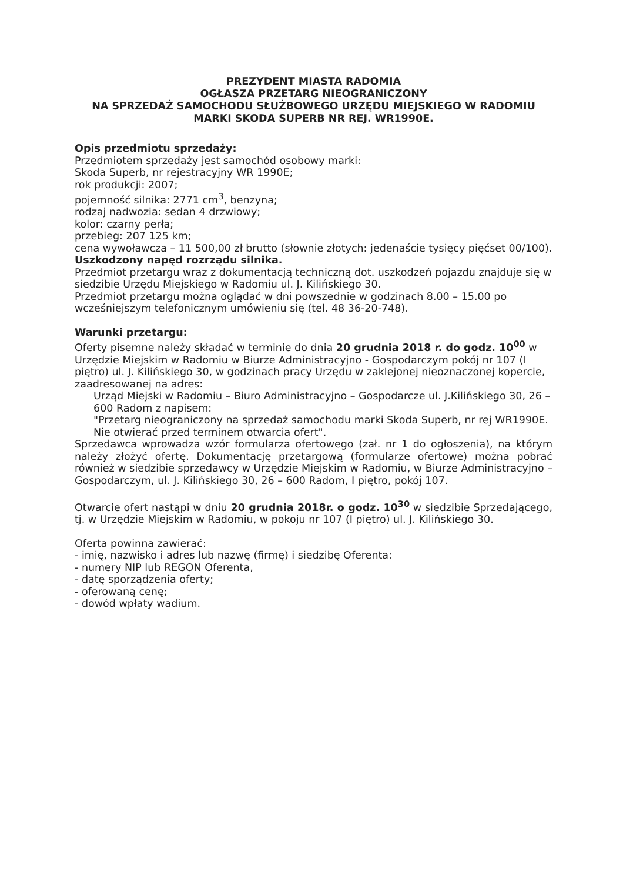PREZYDENT MIASTA RADOMIA
OGŁASZA PRZETARG NIEOGRANICZONY
NA SPRZEDAŻ SAMOCHODU SŁUŻBOWEGO URZĘDU MIEJSKIEGO W RADOMIU
MARKI SKODA SUPERB NR REJ. WR1990E.
Opis przedmiotu sprzedaży:
Przedmiotem sprzedaży jest samochód osobowy marki:
Skoda Superb, nr rejestracyjny WR 1990E;
rok produkcji: 2007;
pojemność silnika: 2771 cm<sup>3</sup>, benzyna;
rodzaj nadwozia: sedan 4 drzwiowy;
kolor: czarny perła;
przebieg: 207 125 km;
cena wywoławcza – 11 500,00 zł brutto (słownie złotych: jedenaście tysięcy pięćset 00/100).
Uszkodzony napęd rozrządu silnika.
Przedmiot przetargu wraz z dokumentacją techniczną dot. uszkodzeń pojazdu znajduje się w siedzibie Urzędu Miejskiego w Radomiu ul. J. Kilińskiego 30.
Przedmiot przetargu można oglądać w dni powszednie w godzinach 8.00 – 15.00 po wcześniejszym telefonicznym umówieniu się (tel. 48 36-20-748).
Warunki przetargu:
Oferty pisemne należy składać w terminie do dnia 20 grudnia 2018 r. do godz. 10<sup>00</sup> w Urzędzie Miejskim w Radomiu w Biurze Administracyjno - Gospodarczym pokój nr 107 (I piętro) ul. J. Kilińskiego 30, w godzinach pracy Urzędu w zaklejonej nieoznaczonej kopercie, zaadresowanej na adres:
Urząd Miejski w Radomiu – Biuro Administracyjno – Gospodarcze ul. J.Kilińskiego 30, 26 – 600 Radom z napisem:
"Przetarg nieograniczony na sprzedaż samochodu marki Skoda Superb, nr rej WR1990E.
Nie otwierać przed terminem otwarcia ofert".
Sprzedawca wprowadza wzór formularza ofertowego (zał. nr 1 do ogłoszenia), na którym należy złożyć ofertę. Dokumentację przetargową (formularze ofertowe) można pobrać również w siedzibie sprzedawcy w Urzędzie Miejskim w Radomiu, w Biurze Administracyjno – Gospodarczym, ul. J. Kilińskiego 30, 26 – 600 Radom, I piętro, pokój 107.
Otwarcie ofert nastąpi w dniu 20 grudnia 2018r. o godz. 10<sup>30</sup> w siedzibie Sprzedającego, tj. w Urzędzie Miejskim w Radomiu, w pokoju nr 107 (I piętro) ul. J. Kilińskiego 30.
Oferta powinna zawierać:
- imię, nazwisko i adres lub nazwę (firmę) i siedzibę Oferenta:
- numery NIP lub REGON Oferenta,
- datę sporządzenia oferty;
- oferowaną cenę;
- dowód wpłaty wadium.